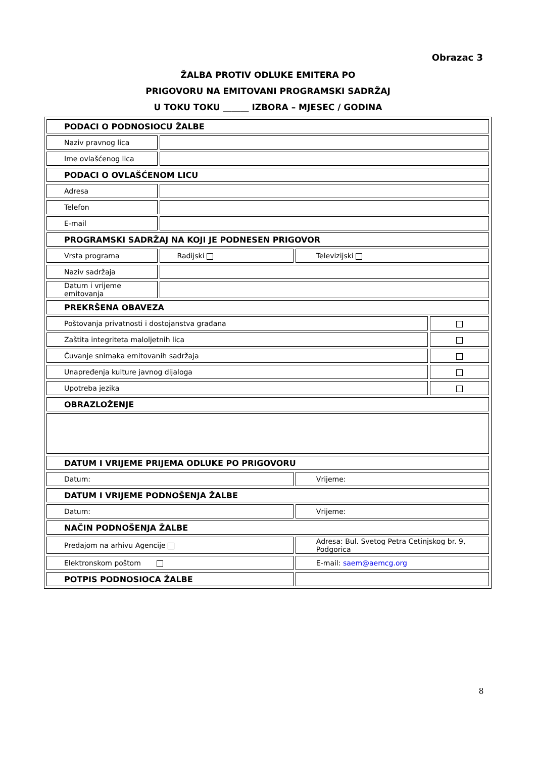Obrazac 3
ŽALBA PROTIV ODLUKE EMITERA PO
PRIGOVORU NA EMITOVANI PROGRAMSKI SADRŽAJ
U TOKU TOKU ______ IZBORA – MJESEC / GODINA
| PODACI O PODNOSIOCU ŽALBE | | | |
| Naziv pravnog lica | | | |
| Ime ovlašćenog lica | | | |
| PODACI O OVLAŠĆENOM LICU | | | |
| Adresa | | | |
| Telefon | | | |
| E-mail | | | |
| PROGRAMSKI SADRŽAJ NA KOJI JE PODNESEN PRIGOVOR | | | |
| Vrsta programa | Radijski | Televizijski | |
| Naziv sadržaja | | | |
| Datum i vrijeme emitovanja | | | |
| PREKRŠENA OBAVEZA | | | |
| Poštovanja privatnosti i dostojanstva građana | | | |
| Zaštita integriteta maloljetnih lica | | | |
| Čuvanje snimaka emitovanih sadržaja | | | |
| Unapređenja kulture javnog dijaloga | | | |
| Upotreba jezika | | | |
| OBRAZLOŽENJE | | | |
| DATUM I VRIJEME PRIJEMA ODLUKE PO PRIGOVORU | | | |
| Datum: | | Vrijeme: | |
| DATUM I VRIJEME PODNOŠENJA ŽALBE | | | |
| Datum: | | Vrijeme: | |
| NAČIN PODNOŠENJA ŽALBE | | | |
| Predajom na arhivu Agencije | | Adresa: Bul. Svetog Petra Cetinjskog br. 9, Podgorica | |
| Elektronskom poštom | | E-mail: saem@aemcg.org | |
| POTPIS PODNOSIOCA ŽALBE | | | |
8